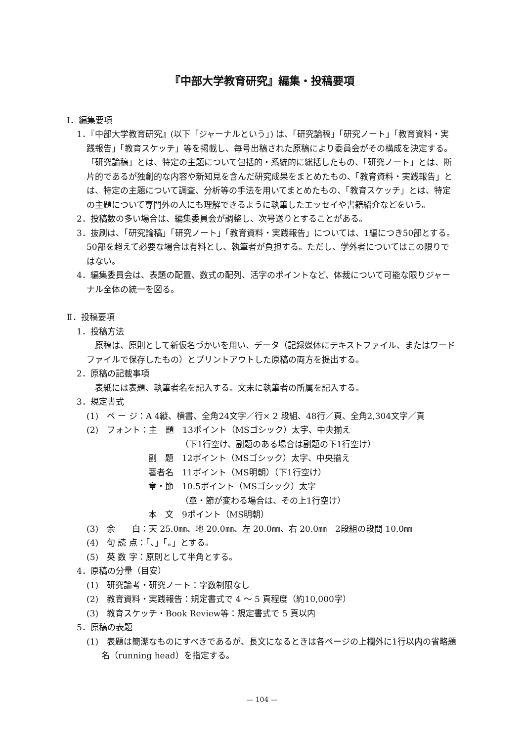『中部大学教育研究』編集・投稿要項
Ⅰ．編集要項
1．『中部大学教育研究』(以下「ジャーナルという」) は、「研究論稿」「研究ノート」「教育資料・実践報告」「教育スケッチ」等を掲載し、毎号出稿された原稿により委員会がその構成を決定する。「研究論稿」とは、特定の主題について包括的・系統的に総括したもの、「研究ノート」とは、断片的であるが独創的な内容や新知見を含んだ研究成果をまとめたもの、「教育資料・実践報告」とは、特定の主題について調査、分析等の手法を用いてまとめたもの、「教育スケッチ」とは、特定の主題について専門外の人にも理解できるように執筆したエッセイや書籍紹介などをいう。
2．投稿数の多い場合は、編集委員会が調整し、次号送りとすることがある。
3．抜刷は、「研究論稿」「研究ノート」「教育資料・実践報告」については、1編につき50部とする。50部を超えて必要な場合は有料とし、執筆者が負担する。ただし、学外者についてはこの限りではない。
4．編集委員会は、表題の配置、数式の配列、活字のポイントなど、体裁について可能な限りジャーナル全体の統一を図る。
Ⅱ．投稿要項
1．投稿方法
　原稿は、原則として新仮名づかいを用い、データ（記録媒体にテキストファイル、またはワードファイルで保存したもの）とプリントアウトした原稿の両方を提出する。
2．原稿の記載事項
　表紙には表題、執筆者名を記入する。文末に執筆者の所属を記入する。
3．規定書式
(1)　ペ ー ジ：A 4縦、横書、全角24文字／行× 2 段組、48行／頁、全角2,304文字／頁
(2)　フォント：主　題　13ポイント（MSゴシック）太字、中央揃え
（下1行空け、副題のある場合は副題の下1行空け）
副　題　12ポイント（MSゴシック）太字、中央揃え
著者名　11ポイント（MS明朝）（下1行空け）
章・節　10.5ポイント（MSゴシック）太字
（章・節が変わる場合は、その上1行空け）
本　文　9ポイント（MS明朝）
(3)　余　　白：天 25.0㎜、地 20.0㎜、左 20.0㎜、右 20.0㎜　2段組の段間 10.0㎜
(4)　句 読 点：「、」「。」とする。
(5)　英 数 字：原則として半角とする。
4．原稿の分量（目安）
(1)　研究論考・研究ノート：字数制限なし
(2)　教育資料・実践報告：規定書式で 4 ～ 5 頁程度（約10,000字）
(3)　教育スケッチ・Book Review等：規定書式で 5 頁以内
5．原稿の表題
(1)　表題は簡潔なものにすべきであるが、長文になるときは各ページの上欄外に1行以内の省略題名（running head）を指定する。
— 104 —